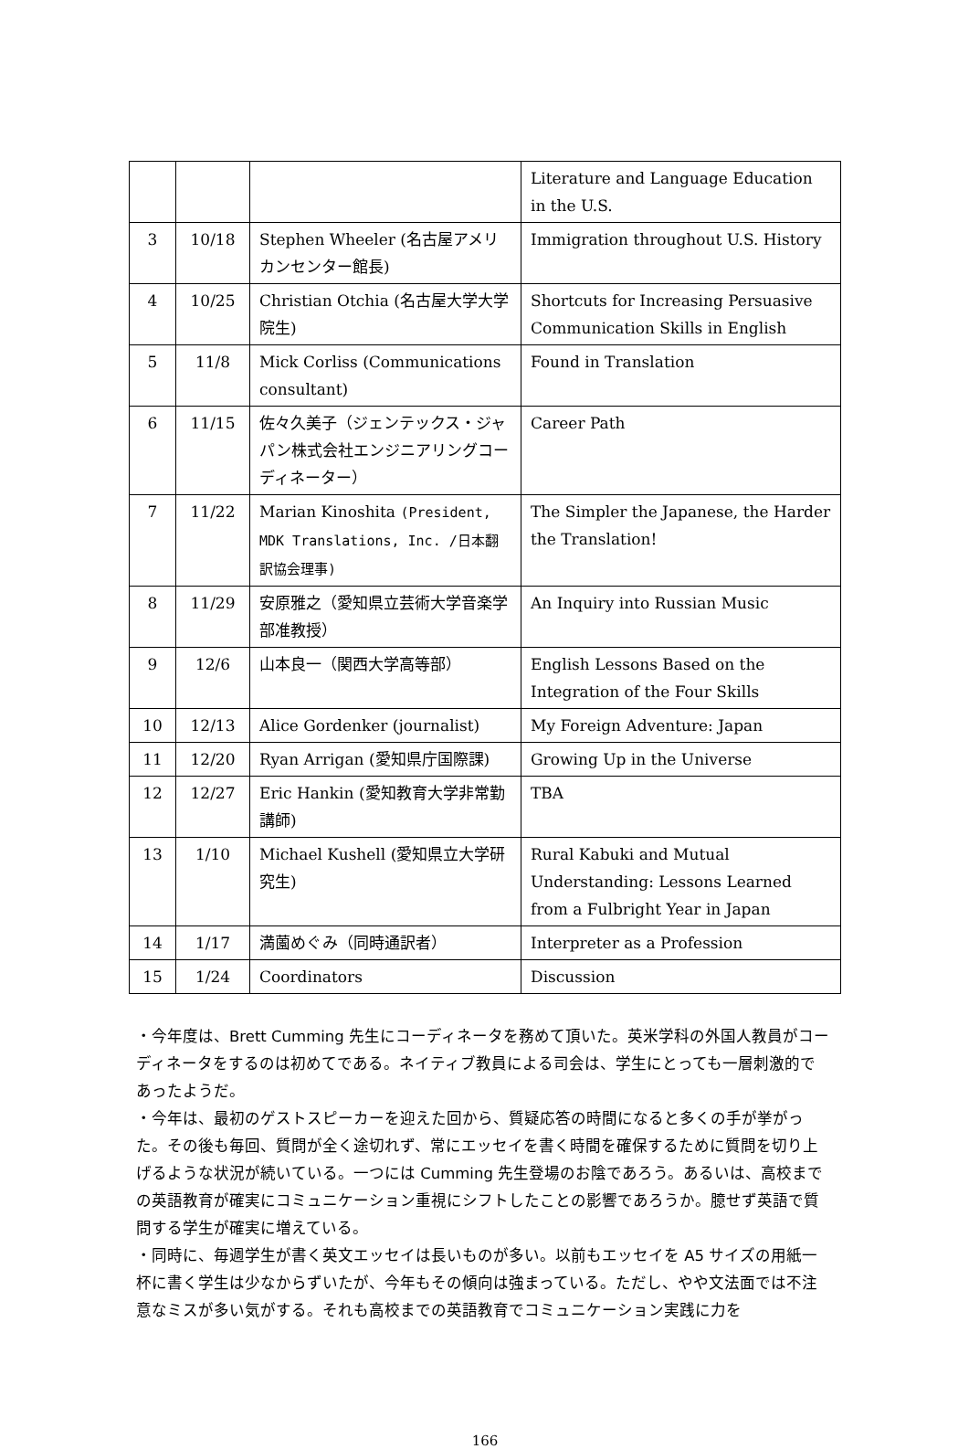| | | | Literature and Language Education in the U.S. |
| 3 | 10/18 | Stephen Wheeler (名古屋アメリカンセンター館長) | Immigration throughout U.S. History |
| 4 | 10/25 | Christian Otchia (名古屋大学大学院生) | Shortcuts for Increasing Persuasive Communication Skills in English |
| 5 | 11/8 | Mick Corliss (Communications consultant) | Found in Translation |
| 6 | 11/15 | 佐々久美子（ジェンテックス・ジャパン株式会社エンジニアリングコーディネーター） | Career Path |
| 7 | 11/22 | Marian Kinoshita (President, MDK Translations, Inc. /日本翻訳協会理事) | The Simpler the Japanese, the Harder the Translation! |
| 8 | 11/29 | 安原雅之（愛知県立芸術大学音楽学部准教授） | An Inquiry into Russian Music |
| 9 | 12/6 | 山本良一（関西大学高等部） | English Lessons Based on the Integration of the Four Skills |
| 10 | 12/13 | Alice Gordenker (journalist) | My Foreign Adventure: Japan |
| 11 | 12/20 | Ryan Arrigan (愛知県庁国際課) | Growing Up in the Universe |
| 12 | 12/27 | Eric Hankin (愛知教育大学非常勤講師) | TBA |
| 13 | 1/10 | Michael Kushell (愛知県立大学研究生) | Rural Kabuki and Mutual Understanding: Lessons Learned from a Fulbright Year in Japan |
| 14 | 1/17 | 満薗めぐみ（同時通訳者） | Interpreter as a Profession |
| 15 | 1/24 | Coordinators | Discussion |
・今年度は、Brett Cumming 先生にコーディネータを務めて頂いた。英米学科の外国人教員がコーディネータをするのは初めてである。ネイティブ教員による司会は、学生にとっても一層刺激的であったようだ。
・今年は、最初のゲストスピーカーを迎えた回から、質疑応答の時間になると多くの手が挙がった。その後も毎回、質問が全く途切れず、常にエッセイを書く時間を確保するために質問を切り上げるような状況が続いている。一つには Cumming 先生登場のお陰であろう。あるいは、高校までの英語教育が確実にコミュニケーション重視にシフトしたことの影響であろうか。臆せず英語で質問する学生が確実に増えている。
・同時に、毎週学生が書く英文エッセイは長いものが多い。以前もエッセイを A5 サイズの用紙一杯に書く学生は少なからずいたが、今年もその傾向は強まっている。ただし、やや文法面では不注意なミスが多い気がする。それも高校までの英語教育でコミュニケーション実践に力を
166